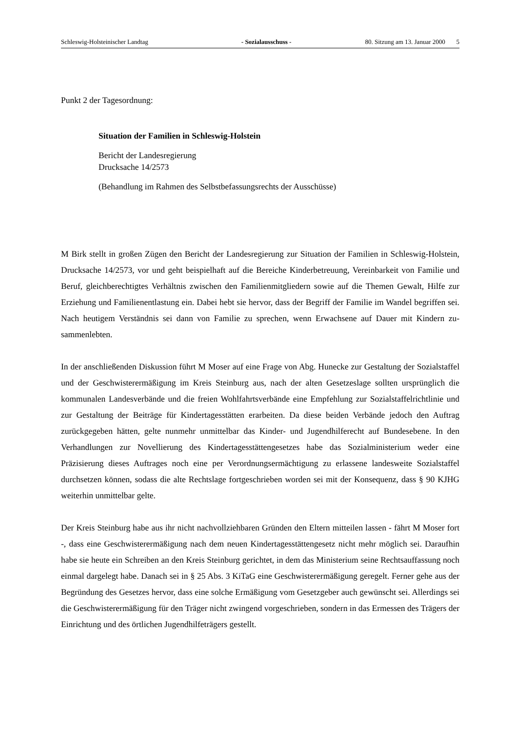Schleswig-Holsteinischer Landtag - Sozialausschuss - 80. Sitzung am 13. Januar 2000 5
Punkt 2 der Tagesordnung:
Situation der Familien in Schleswig-Holstein
Bericht der Landesregierung
Drucksache 14/2573
(Behandlung im Rahmen des Selbstbefassungsrechts der Ausschüsse)
M Birk stellt in großen Zügen den Bericht der Landesregierung zur Situation der Familien in Schleswig-Holstein, Drucksache 14/2573, vor und geht beispielhaft auf die Bereiche Kinder­betreuung, Vereinbarkeit von Familie und Beruf, gleichberechtigtes Verhältnis zwischen den Familienmitgliedern sowie auf die Themen Gewalt, Hilfe zur Erziehung und Familienentlastung ein. Dabei hebt sie hervor, dass der Begriff der Familie im Wandel begriffen sei. Nach heutigem Verständnis sei dann von Familie zu sprechen, wenn Erwachsene auf Dauer mit Kindern zu­sammenlebten.
In der anschließenden Diskussion führt M Moser auf eine Frage von Abg. Hunecke zur Ge­staltung der Sozialstaffel und der Geschwisterermäßigung im Kreis Steinburg aus, nach der alten Gesetzeslage sollten ursprünglich die kommunalen Landesverbände und die freien Wohl­fahrtsverbände eine Empfehlung zur Sozialstaffelrichtlinie und zur Gestaltung der Beiträge für Kindertagesstätten erarbeiten. Da diese beiden Verbände jedoch den Auftrag zurückgegeben hätten, gelte nunmehr unmittelbar das Kinder- und Jugendhilferecht auf Bundesebene. In den Verhandlungen zur Novellierung des Kindertagesstättengesetzes habe das Sozialministerium weder eine Präzisierung dieses Auftrages noch eine per Verordnungsermächtigung zu erlassene landesweite Sozialstaffel durchsetzen können, sodass die alte Rechtslage fortgeschrieben wor­den sei mit der Konsequenz, dass § 90 KJHG weiterhin unmittelbar gelte.
Der Kreis Steinburg habe aus ihr nicht nachvollziehbaren Gründen den Eltern mitteilen lassen - fährt M Moser fort -, dass eine Geschwisterermäßigung nach dem neuen Kindertagesstättenge­setz nicht mehr möglich sei. Daraufhin habe sie heute ein Schreiben an den Kreis Steinburg gerichtet, in dem das Ministerium seine Rechtsauffassung noch einmal dargelegt habe. Danach sei in § 25 Abs. 3 KiTaG eine Geschwisterermäßigung geregelt. Ferner gehe aus der Begrün­dung des Gesetzes hervor, dass eine solche Ermäßigung vom Gesetzgeber auch gewünscht sei. Allerdings sei die Geschwisterermäßigung für den Träger nicht zwingend vorgeschrieben, son­dern in das Ermessen des Trägers der Einrichtung und des örtlichen Jugendhilfeträgers gestellt.